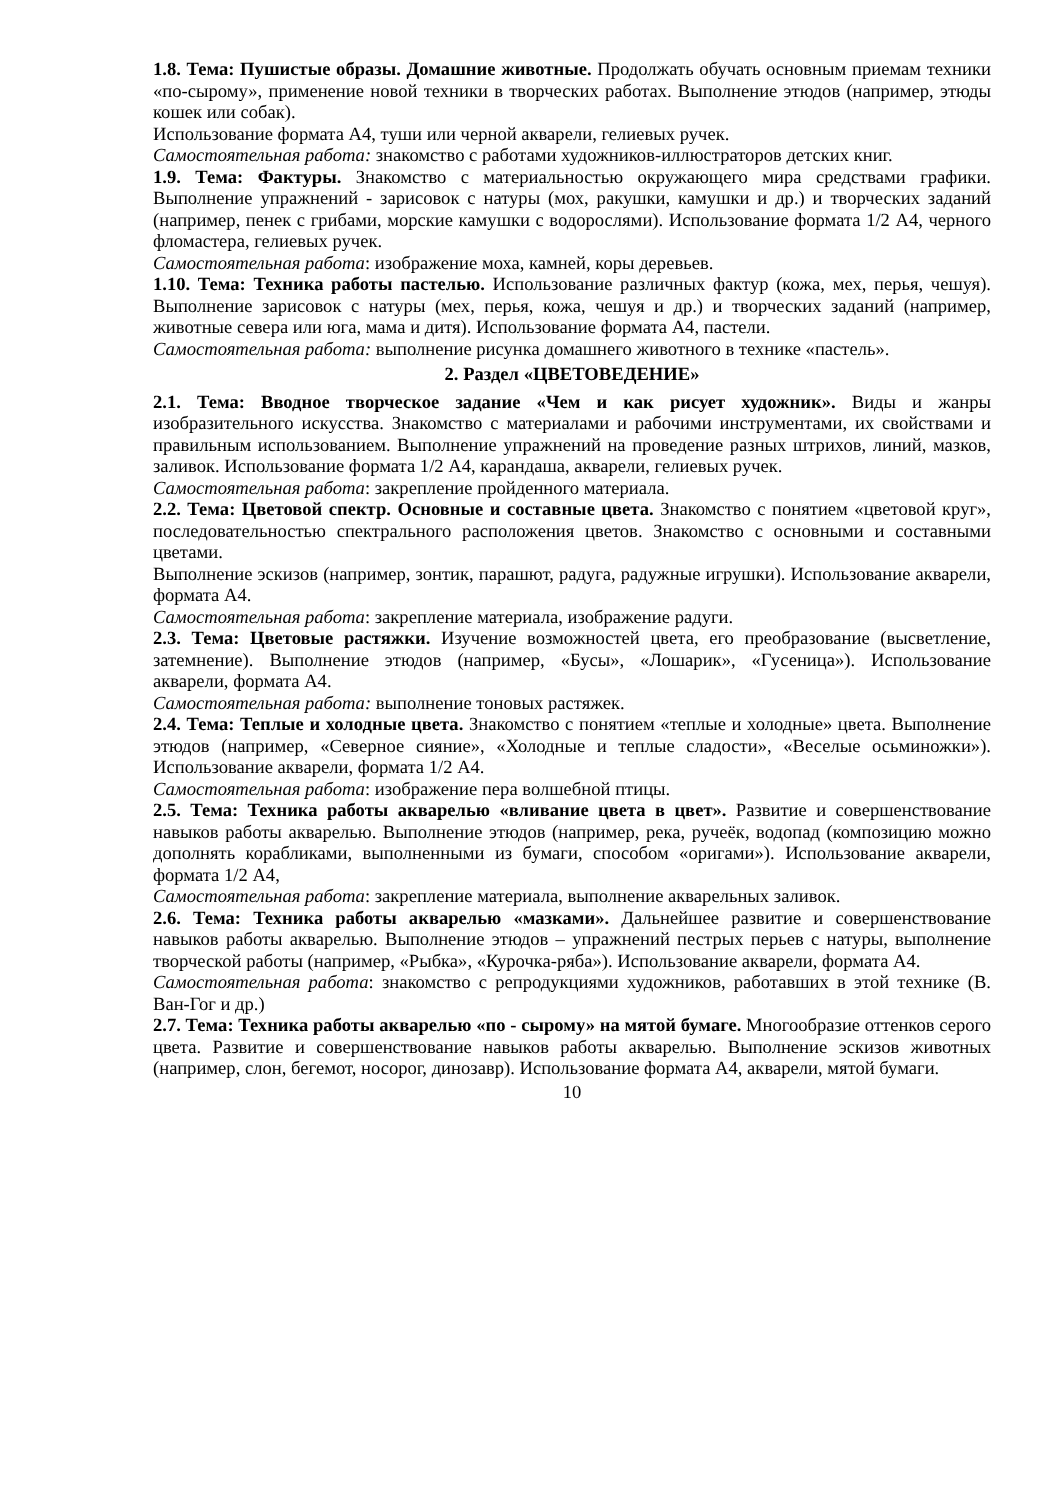1.8. Тема: Пушистые образы. Домашние животные. Продолжать обучать основным приемам техники «по-сырому», применение новой техники в творческих работах. Выполнение этюдов (например, этюды кошек или собак).
Использование формата А4, туши или черной акварели, гелиевых ручек.
Самостоятельная работа: знакомство с работами художников-иллюстраторов детских книг.
1.9. Тема: Фактуры. Знакомство с материальностью окружающего мира средствами графики. Выполнение упражнений - зарисовок с натуры (мох, ракушки, камушки и др.) и творческих заданий (например, пенек с грибами, морские камушки с водорослями). Использование формата 1/2 А4, черного фломастера, гелиевых ручек.
Самостоятельная работа: изображение моха, камней, коры деревьев.
1.10. Тема: Техника работы пастелью. Использование различных фактур (кожа, мех, перья, чешуя). Выполнение зарисовок с натуры (мех, перья, кожа, чешуя и др.) и творческих заданий (например, животные севера или юга, мама и дитя). Использование формата А4, пастели.
Самостоятельная работа: выполнение рисунка домашнего животного в технике «пастель».
2. Раздел «ЦВЕТОВЕДЕНИЕ»
2.1. Тема: Вводное творческое задание «Чем и как рисует художник». Виды и жанры изобразительного искусства. Знакомство с материалами и рабочими инструментами, их свойствами и правильным использованием. Выполнение упражнений на проведение разных штрихов, линий, мазков, заливок. Использование формата 1/2 А4, карандаша, акварели, гелиевых ручек.
Самостоятельная работа: закрепление пройденного материала.
2.2. Тема: Цветовой спектр. Основные и составные цвета. Знакомство с понятием «цветовой круг», последовательностью спектрального расположения цветов. Знакомство с основными и составными цветами.
Выполнение эскизов (например, зонтик, парашют, радуга, радужные игрушки). Использование акварели, формата А4.
Самостоятельная работа: закрепление материала, изображение радуги.
2.3. Тема: Цветовые растяжки. Изучение возможностей цвета, его преобразование (высветление, затемнение). Выполнение этюдов (например, «Бусы», «Лошарик», «Гусеница»). Использование акварели, формата А4.
Самостоятельная работа: выполнение тоновых растяжек.
2.4. Тема: Теплые и холодные цвета. Знакомство с понятием «теплые и холодные» цвета. Выполнение этюдов (например, «Северное сияние», «Холодные и теплые сладости», «Веселые осьминожки»). Использование акварели, формата 1/2 А4.
Самостоятельная работа: изображение пера волшебной птицы.
2.5. Тема: Техника работы акварелью «вливание цвета в цвет». Развитие и совершенствование навыков работы акварелью. Выполнение этюдов (например, река, ручеёк, водопад (композицию можно дополнять корабликами, выполненными из бумаги, способом «оригами»). Использование акварели, формата 1/2 А4,
Самостоятельная работа: закрепление материала, выполнение акварельных заливок.
2.6. Тема: Техника работы акварелью «мазками». Дальнейшее развитие и совершенствование навыков работы акварелью. Выполнение этюдов – упражнений пестрых перьев с натуры, выполнение творческой работы (например, «Рыбка», «Курочка-ряба»). Использование акварели, формата А4.
Самостоятельная работа: знакомство с репродукциями художников, работавших в этой технике (В. Ван-Гог и др.)
2.7. Тема: Техника работы акварелью «по - сырому» на мятой бумаге. Многообразие оттенков серого цвета. Развитие и совершенствование навыков работы акварелью. Выполнение эскизов животных (например, слон, бегемот, носорог, динозавр). Использование формата А4, акварели, мятой бумаги.
10